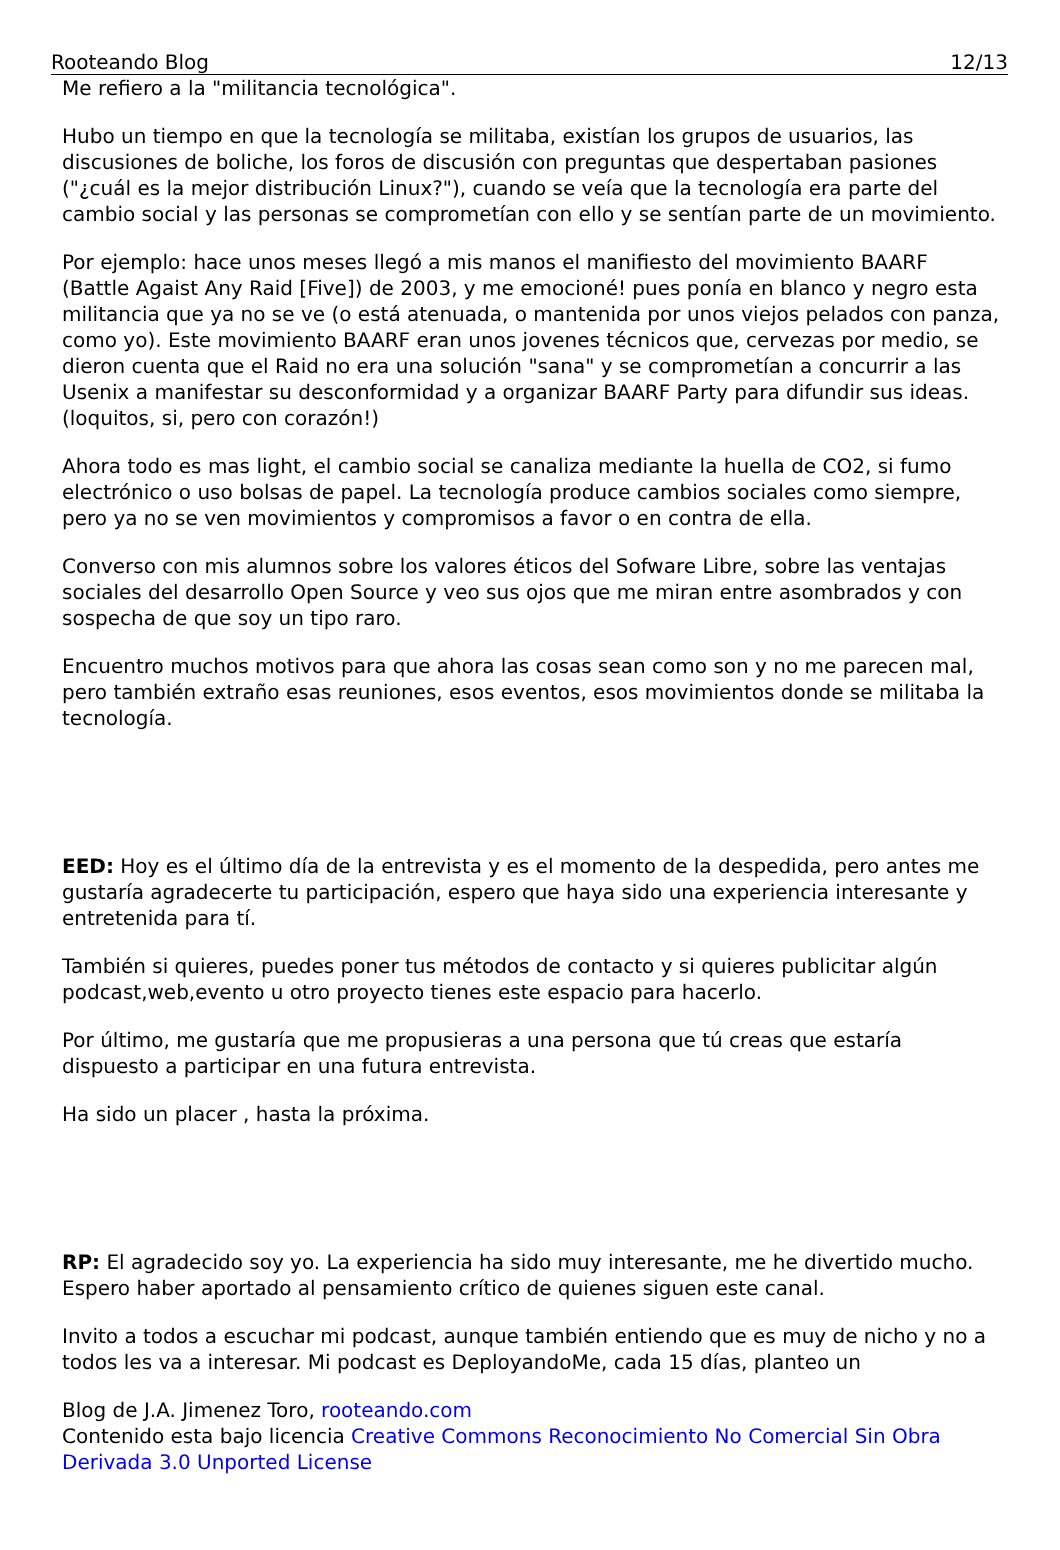Rooteando Blog 12/13
Me refiero a la "militancia tecnológica".
Hubo un tiempo en que la tecnología se militaba, existían los grupos de usuarios, las discusiones de boliche, los foros de discusión con preguntas que despertaban pasiones ("¿cuál es la mejor distribución Linux?"), cuando se veía que la tecnología era parte del cambio social y las personas se comprometían con ello y se sentían parte de un movimiento.
Por ejemplo: hace unos meses llegó a mis manos el manifiesto del movimiento BAARF (Battle Agaist Any Raid [Five]) de 2003, y me emocioné! pues ponía en blanco y negro esta militancia que ya no se ve (o está atenuada, o mantenida por unos viejos pelados con panza, como yo). Este movimiento BAARF eran unos jovenes técnicos que, cervezas por medio, se dieron cuenta que el Raid no era una solución "sana" y se comprometían a concurrir a las Usenix a manifestar su desconformidad y a organizar BAARF Party para difundir sus ideas. (loquitos, si, pero con corazón!)
Ahora todo es mas light, el cambio social se canaliza mediante la huella de CO2, si fumo electrónico o uso bolsas de papel. La tecnología produce cambios sociales como siempre, pero ya no se ven movimientos y compromisos a favor o en contra de ella.
Converso con mis alumnos sobre los valores éticos del Sofware Libre, sobre las ventajas sociales del desarrollo Open Source y veo sus ojos que me miran entre asombrados y con sospecha de que soy un tipo raro.
Encuentro muchos motivos para que ahora las cosas sean como son y no me parecen mal, pero también extraño esas reuniones, esos eventos, esos movimientos donde se militaba la tecnología.
EED: Hoy es el último día de la entrevista y es el momento de la despedida, pero antes me gustaría agradecerte tu participación, espero que haya sido una experiencia interesante y entretenida para tí.
También si quieres, puedes poner tus métodos de contacto y si quieres publicitar algún podcast,web,evento u otro proyecto tienes este espacio para hacerlo.
Por último, me gustaría que me propusieras a una persona que tú creas que estaría dispuesto a participar en una futura entrevista.
Ha sido un placer , hasta la próxima.
RP: El agradecido soy yo. La experiencia ha sido muy interesante, me he divertido mucho. Espero haber aportado al pensamiento crítico de quienes siguen este canal.
Invito a todos a escuchar mi podcast, aunque también entiendo que es muy de nicho y no a todos les va a interesar. Mi podcast es DeployandoMe, cada 15 días, planteo un
Blog de J.A. Jimenez Toro, rooteando.com
Contenido esta bajo licencia Creative Commons Reconocimiento No Comercial Sin Obra Derivada 3.0 Unported License